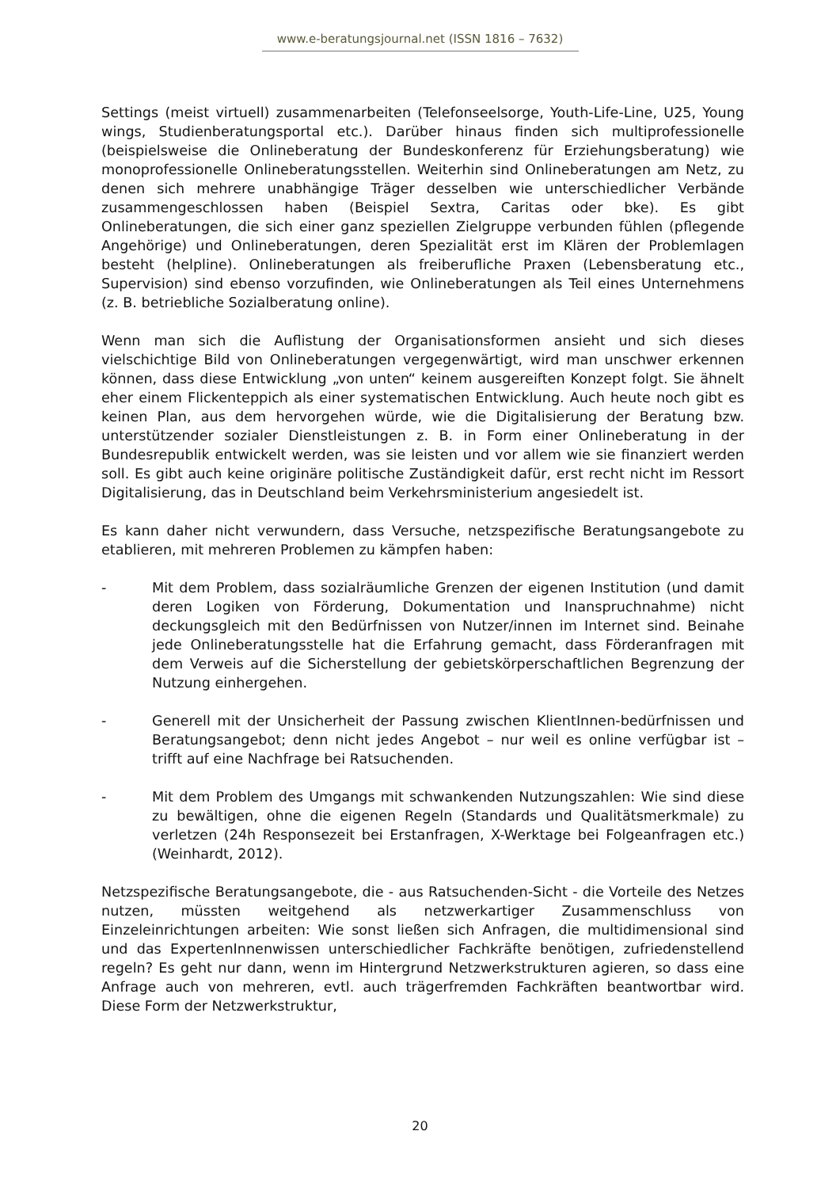www.e-beratungsjournal.net (ISSN 1816 – 7632)
Settings (meist virtuell) zusammenarbeiten (Telefonseelsorge, Youth-Life-Line, U25, Young wings, Studienberatungsportal etc.). Darüber hinaus finden sich multiprofessionelle (beispielsweise die Onlineberatung der Bundeskonferenz für Erziehungsberatung) wie monoprofessionelle Onlineberatungsstellen. Weiterhin sind Onlineberatungen am Netz, zu denen sich mehrere unabhängige Träger desselben wie unterschiedlicher Verbände zusammengeschlossen haben (Beispiel Sextra, Caritas oder bke). Es gibt Onlineberatungen, die sich einer ganz speziellen Zielgruppe verbunden fühlen (pflegende Angehörige) und Onlineberatungen, deren Spezialität erst im Klären der Problemlagen besteht (helpline). Onlineberatungen als freiberufliche Praxen (Lebensberatung etc., Supervision) sind ebenso vorzufinden, wie Onlineberatungen als Teil eines Unternehmens (z. B. betriebliche Sozialberatung online).
Wenn man sich die Auflistung der Organisationsformen ansieht und sich dieses vielschichtige Bild von Onlineberatungen vergegenwärtigt, wird man unschwer erkennen können, dass diese Entwicklung „von unten“ keinem ausgereiften Konzept folgt. Sie ähnelt eher einem Flickenteppich als einer systematischen Entwicklung. Auch heute noch gibt es keinen Plan, aus dem hervorgehen würde, wie die Digitalisierung der Beratung bzw. unterstützender sozialer Dienstleistungen z. B. in Form einer Onlineberatung in der Bundesrepublik entwickelt werden, was sie leisten und vor allem wie sie finanziert werden soll. Es gibt auch keine originäre politische Zuständigkeit dafür, erst recht nicht im Ressort Digitalisierung, das in Deutschland beim Verkehrsministerium angesiedelt ist.
Es kann daher nicht verwundern, dass Versuche, netzspezifische Beratungsangebote zu etablieren, mit mehreren Problemen zu kämpfen haben:
- Mit dem Problem, dass sozialräumliche Grenzen der eigenen Institution (und damit deren Logiken von Förderung, Dokumentation und Inanspruchnahme) nicht deckungsgleich mit den Bedürfnissen von Nutzer/innen im Internet sind. Beinahe jede Onlineberatungsstelle hat die Erfahrung gemacht, dass Förderanfragen mit dem Verweis auf die Sicherstellung der gebietskörperschaftlichen Begrenzung der Nutzung einhergehen.
- Generell mit der Unsicherheit der Passung zwischen KlientInnen-bedürfnissen und Beratungsangebot; denn nicht jedes Angebot – nur weil es online verfügbar ist – trifft auf eine Nachfrage bei Ratsuchenden.
- Mit dem Problem des Umgangs mit schwankenden Nutzungszahlen: Wie sind diese zu bewältigen, ohne die eigenen Regeln (Standards und Qualitätsmerkmale) zu verletzen (24h Responsezeit bei Erstanfragen, X-Werktage bei Folgeanfragen etc.) (Weinhardt, 2012).
Netzspezifische Beratungsangebote, die - aus Ratsuchenden-Sicht - die Vorteile des Netzes nutzen, müssten weitgehend als netzwerkartiger Zusammenschluss von Einzeleinrichtungen arbeiten: Wie sonst ließen sich Anfragen, die multidimensional sind und das ExpertenInnenwissen unterschiedlicher Fachkräfte benötigen, zufriedenstellend regeln? Es geht nur dann, wenn im Hintergrund Netzwerkstrukturen agieren, so dass eine Anfrage auch von mehreren, evtl. auch trägerfremden Fachkräften beantwortbar wird. Diese Form der Netzwerkstruktur,
20